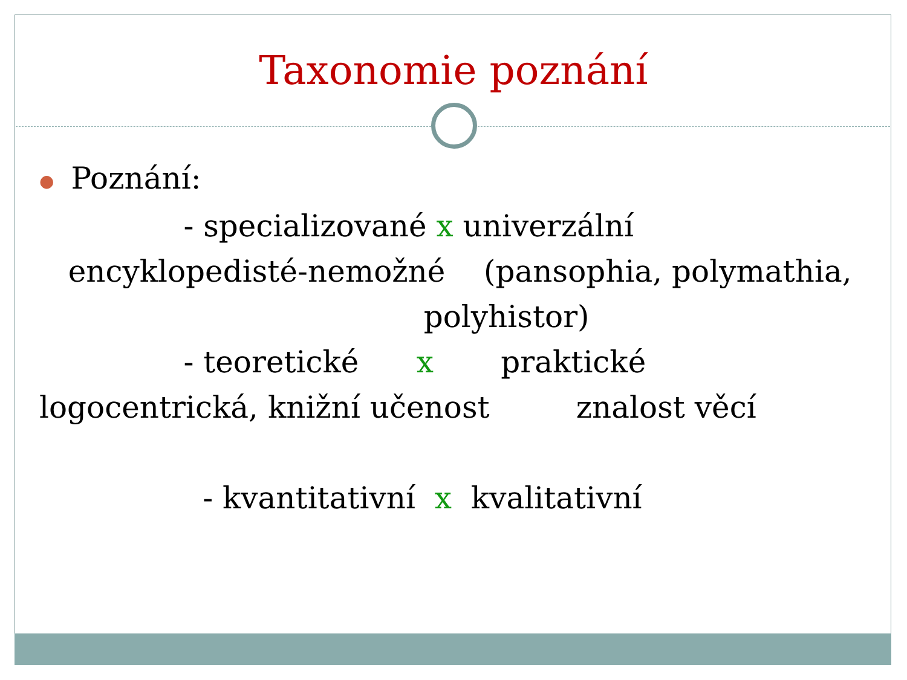Taxonomie poznání
● Poznání:
- specializované x univerzální
encyklopedisté-nemožné (pansophia, polymathia,
polyhistor)
- teoretické x praktické
logocentrická, knižní učenost znalost věcí
- kvantitativní x kvalitativní